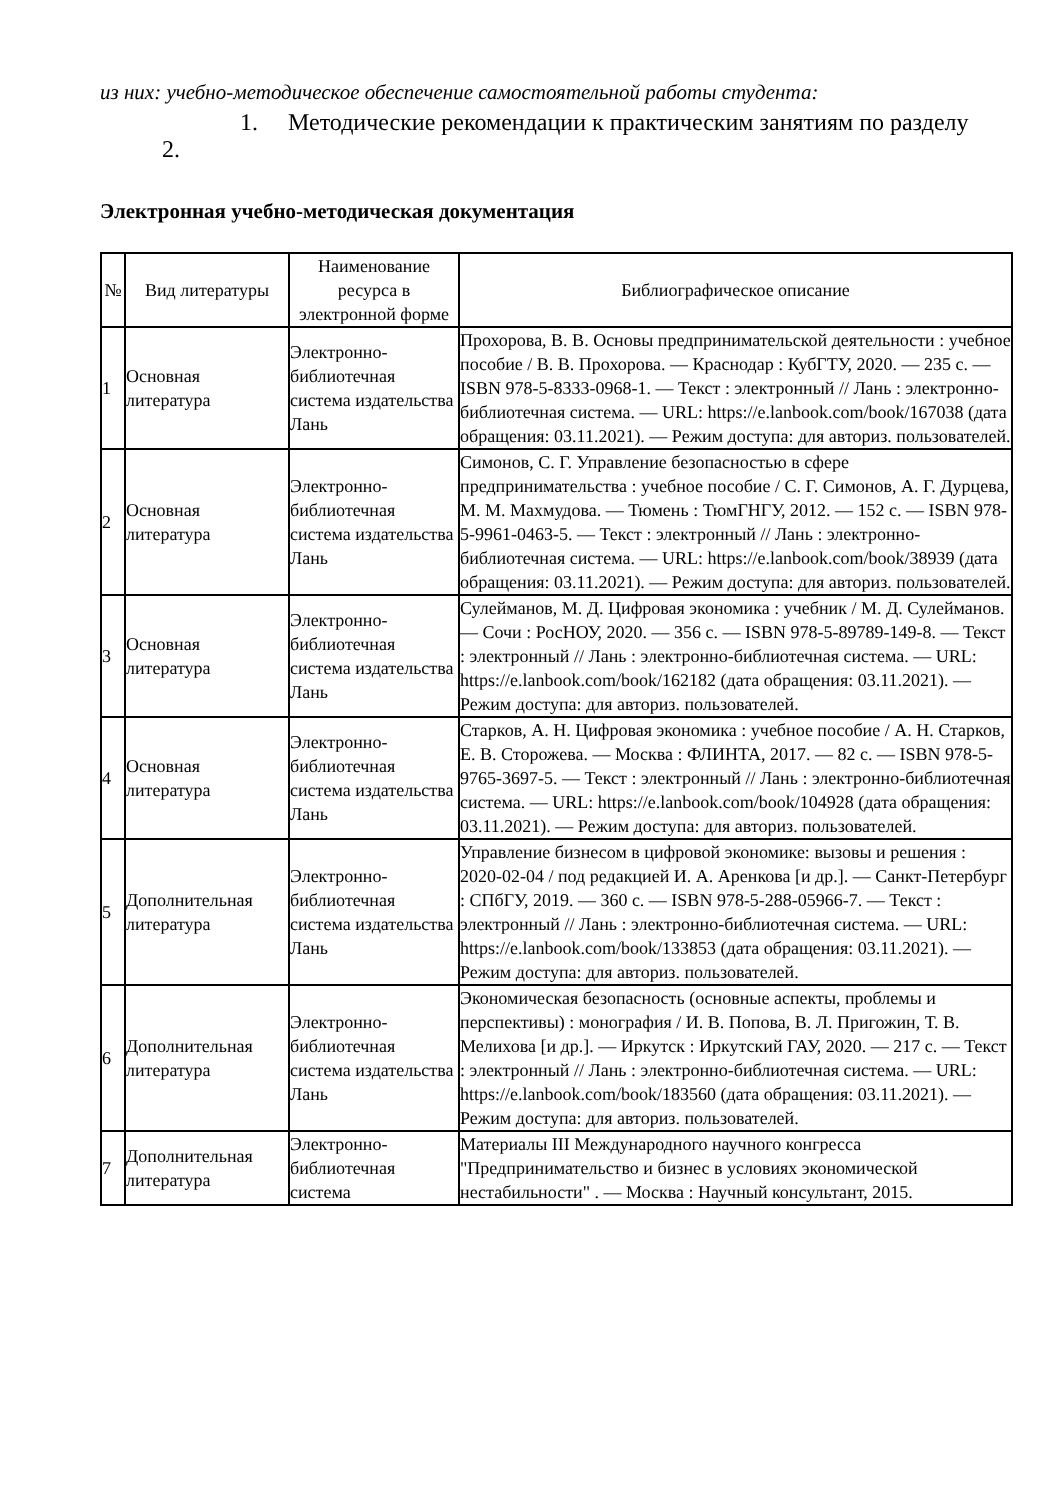из них: учебно-методическое обеспечение самостоятельной работы студента:
1. Методические рекомендации к практическим занятиям по разделу
2.
Электронная учебно-методическая документация
| № | Вид литературы | Наименование ресурса в электронной форме | Библиографическое описание |
| --- | --- | --- | --- |
| 1 | Основная литература | Электронно-библиотечная система издательства Лань | Прохорова, В. В. Основы предпринимательской деятельности : учебное пособие / В. В. Прохорова. — Краснодар : КубГТУ, 2020. — 235 с. — ISBN 978-5-8333-0968-1. — Текст : электронный // Лань : электронно-библиотечная система. — URL: https://e.lanbook.com/book/167038 (дата обращения: 03.11.2021). — Режим доступа: для авториз. пользователей. |
| 2 | Основная литература | Электронно-библиотечная система издательства Лань | Симонов, С. Г. Управление безопасностью в сфере предпринимательства : учебное пособие / С. Г. Симонов, А. Г. Дурцева, М. М. Махмудова. — Тюмень : ТюмГНГУ, 2012. — 152 с. — ISBN 978-5-9961-0463-5. — Текст : электронный // Лань : электронно-библиотечная система. — URL: https://e.lanbook.com/book/38939 (дата обращения: 03.11.2021). — Режим доступа: для авториз. пользователей. |
| 3 | Основная литература | Электронно-библиотечная система издательства Лань | Сулейманов, М. Д. Цифровая экономика : учебник / М. Д. Сулейманов. — Сочи : РосНОУ, 2020. — 356 с. — ISBN 978-5-89789-149-8. — Текст : электронный // Лань : электронно-библиотечная система. — URL: https://e.lanbook.com/book/162182 (дата обращения: 03.11.2021). — Режим доступа: для авториз. пользователей. |
| 4 | Основная литература | Электронно-библиотечная система издательства Лань | Старков, А. Н. Цифровая экономика : учебное пособие / А. Н. Старков, Е. В. Сторожева. — Москва : ФЛИНТА, 2017. — 82 с. — ISBN 978-5-9765-3697-5. — Текст : электронный // Лань : электронно-библиотечная система. — URL: https://e.lanbook.com/book/104928 (дата обращения: 03.11.2021). — Режим доступа: для авториз. пользователей. |
| 5 | Дополнительная литература | Электронно-библиотечная система издательства Лань | Управление бизнесом в цифровой экономике: вызовы и решения : 2020-02-04 / под редакцией И. А. Аренкова [и др.]. — Санкт-Петербург : СПбГУ, 2019. — 360 с. — ISBN 978-5-288-05966-7. — Текст : электронный // Лань : электронно-библиотечная система. — URL: https://e.lanbook.com/book/133853 (дата обращения: 03.11.2021). — Режим доступа: для авториз. пользователей. |
| 6 | Дополнительная литература | Электронно-библиотечная система издательства Лань | Экономическая безопасность (основные аспекты, проблемы и перспективы) : монография / И. В. Попова, В. Л. Пригожин, Т. В. Мелихова [и др.]. — Иркутск : Иркутский ГАУ, 2020. — 217 с. — Текст : электронный // Лань : электронно-библиотечная система. — URL: https://e.lanbook.com/book/183560 (дата обращения: 03.11.2021). — Режим доступа: для авториз. пользователей. |
| 7 | Дополнительная литература | Электронно-библиотечная система | Материалы III Международного научного конгресса "Предпринимательство и бизнес в условиях экономической нестабильности" . — Москва : Научный консультант, 2015. |